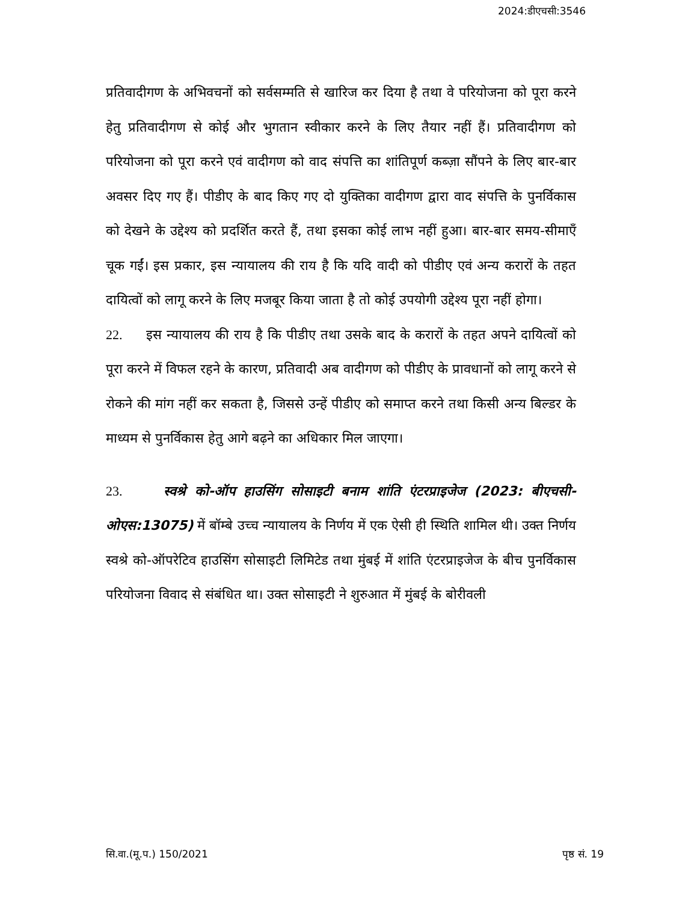2024:डीएचसी:3546
प्रतिवादीगण के अभिवचनों को सर्वसम्मति से खारिज कर दिया है तथा वे परियोजना को पूरा करने हेतु प्रतिवादीगण से कोई और भुगतान स्वीकार करने के लिए तैयार नहीं हैं। प्रतिवादीगण को परियोजना को पूरा करने एवं वादीगण को वाद संपत्ति का शांतिपूर्ण कब्ज़ा सौंपने के लिए बार-बार अवसर दिए गए हैं। पीडीए के बाद किए गए दो युक्तिका वादीगण द्वारा वाद संपत्ति के पुनर्विकास को देखने के उद्देश्य को प्रदर्शित करते हैं, तथा इसका कोई लाभ नहीं हुआ। बार-बार समय-सीमाएँ चूक गईं। इस प्रकार, इस न्यायालय की राय है कि यदि वादी को पीडीए एवं अन्य करारों के तहत दायित्वों को लागू करने के लिए मजबूर किया जाता है तो कोई उपयोगी उद्देश्य पूरा नहीं होगा।
22. इस न्यायालय की राय है कि पीडीए तथा उसके बाद के करारों के तहत अपने दायित्वों को पूरा करने में विफल रहने के कारण, प्रतिवादी अब वादीगण को पीडीए के प्रावधानों को लागू करने से रोकने की मांग नहीं कर सकता है, जिससे उन्हें पीडीए को समाप्त करने तथा किसी अन्य बिल्डर के माध्यम से पुनर्विकास हेतु आगे बढ़ने का अधिकार मिल जाएगा।
23. स्वश्रे को-ऑप हाउसिंग सोसाइटी बनाम शांति एंटरप्राइजेज (2023: बीएचसी-ओएस:13075) में बॉम्बे उच्च न्यायालय के निर्णय में एक ऐसी ही स्थिति शामिल थी। उक्त निर्णय स्वश्रे को-ऑपरेटिव हाउसिंग सोसाइटी लिमिटेड तथा मुंबई में शांति एंटरप्राइजेज के बीच पुनर्विकास परियोजना विवाद से संबंधित था। उक्त सोसाइटी ने शुरुआत में मुंबई के बोरीवली
सि.वा.(मू.प.) 150/2021 पृष्ठ सं. 19